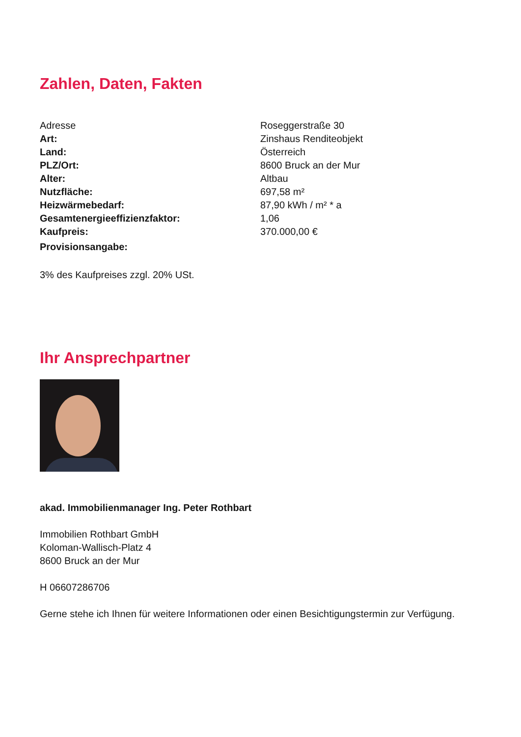Zahlen, Daten, Fakten
| Adresse | Roseggerstraße 30 |
| Art: | Zinshaus Renditeobjekt |
| Land: | Österreich |
| PLZ/Ort: | 8600 Bruck an der Mur |
| Alter: | Altbau |
| Nutzfläche: | 697,58 m² |
| Heizwärmebedarf: | 87,90 kWh / m² * a |
| Gesamtenergieeffizienzfaktor: | 1,06 |
| Kaufpreis: | 370.000,00 € |
| Provisionsangabe: | |
3% des Kaufpreises zzgl. 20% USt.
Ihr Ansprechpartner
akad. Immobilienmanager Ing. Peter Rothbart
Immobilien Rothbart GmbH
Koloman-Wallisch-Platz 4
8600 Bruck an der Mur
H 06607286706
Gerne stehe ich Ihnen für weitere Informationen oder einen Besichtigungstermin zur Verfügung.